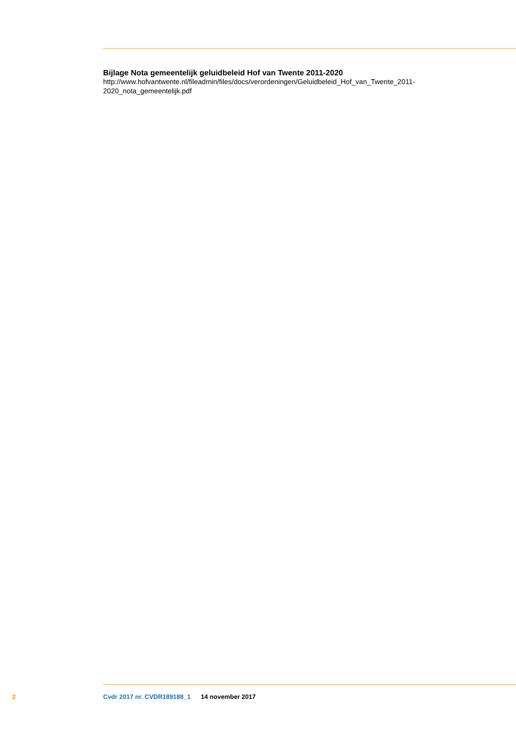Bijlage Nota gemeentelijk geluidbeleid Hof van Twente 2011-2020
http://www.hofvantwente.nl/fileadmin/files/docs/verordeningen/Geluidbeleid_Hof_van_Twente_2011-
2020_nota_gemeentelijk.pdf
2 Cvdr 2017 nr. CVDR189188_1 14 november 2017